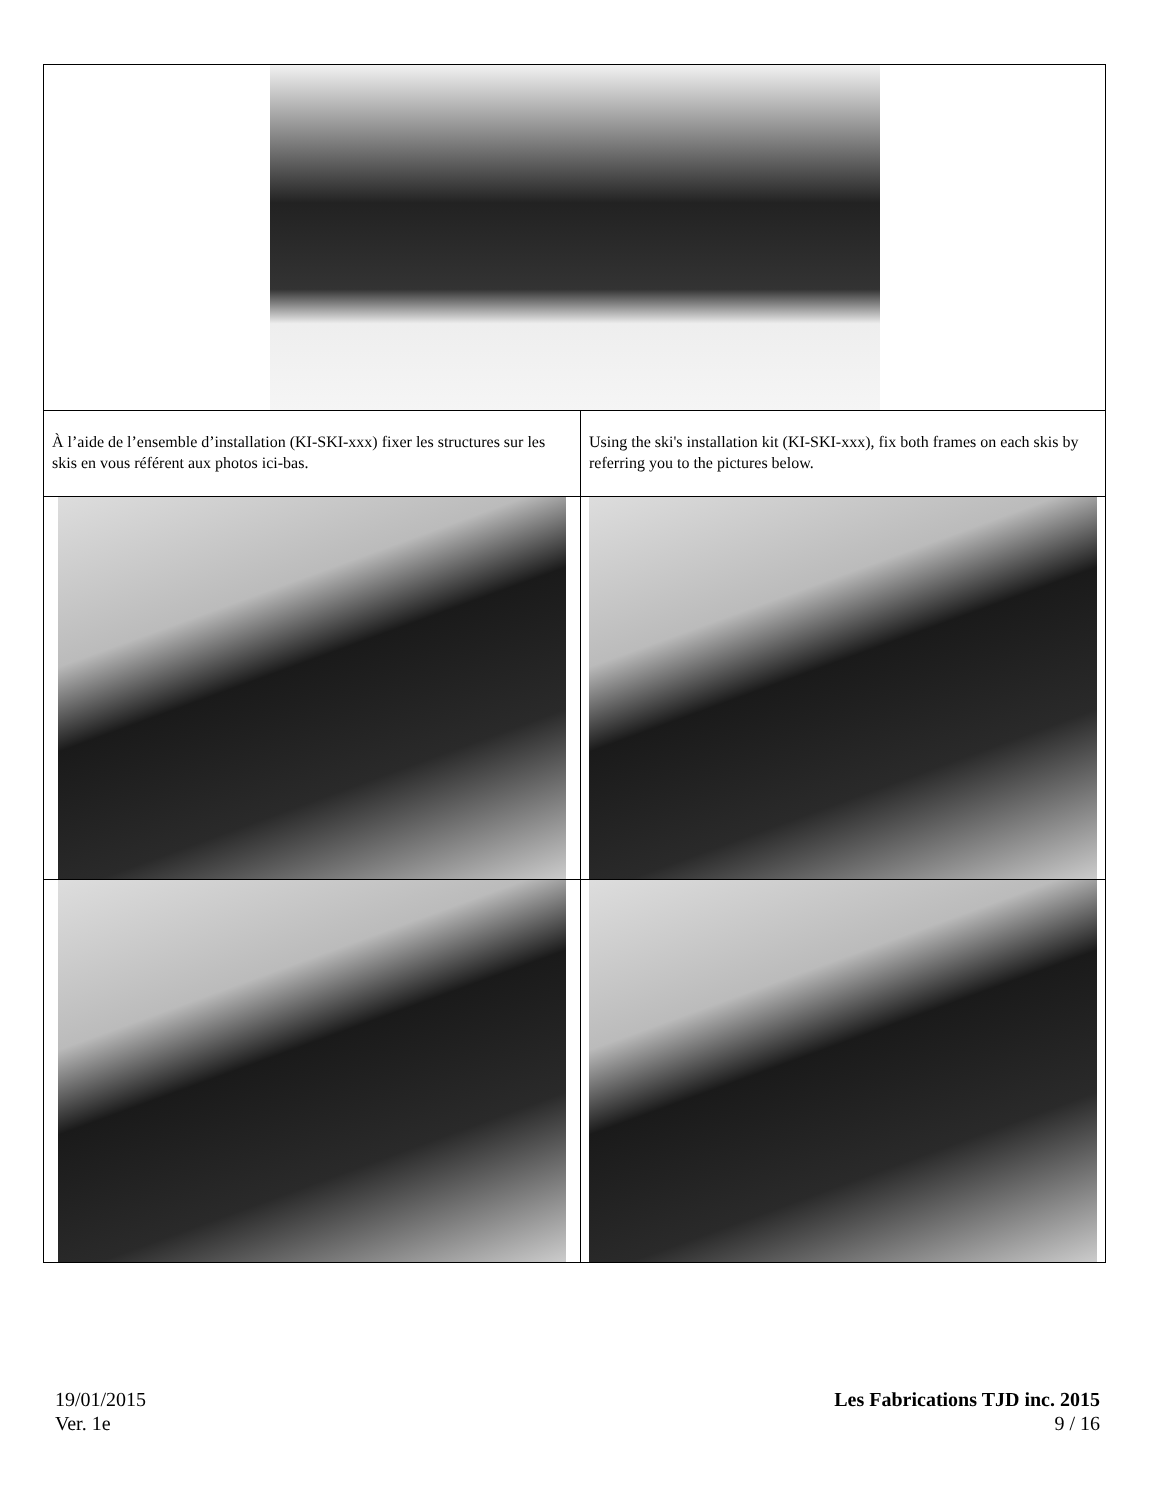| À l’aide de l’ensemble d’installation (KI-SKI-xxx) fixer les structures sur les skis en vous référent aux photos ici-bas. | Using the ski's installation kit (KI-SKI-xxx), fix both frames on each skis by referring you to the pictures below. |
19/01/2015
Ver. 1e
Les Fabrications TJD inc. 2015
9 / 16